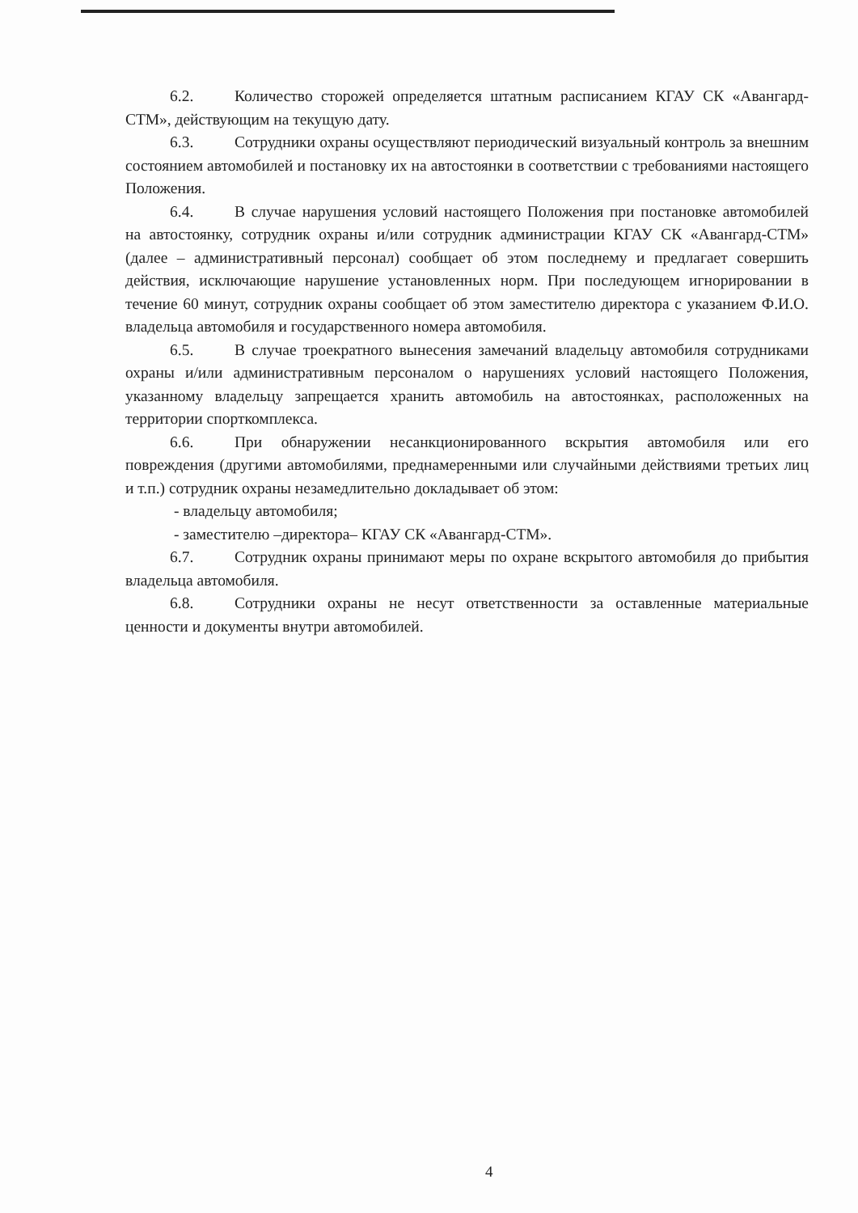6.2. Количество сторожей определяется штатным расписанием КГАУ СК «Авангард-СТМ», действующим на текущую дату.
6.3. Сотрудники охраны осуществляют периодический визуальный контроль за внешним состоянием автомобилей и постановку их на автостоянки в соответствии с требованиями настоящего Положения.
6.4. В случае нарушения условий настоящего Положения при постановке автомобилей на автостоянку, сотрудник охраны и/или сотрудник администрации КГАУ СК «Авангард-СТМ» (далее – административный персонал) сообщает об этом последнему и предлагает совершить действия, исключающие нарушение установленных норм. При последующем игнорировании в течение 60 минут, сотрудник охраны сообщает об этом заместителю директора с указанием Ф.И.О. владельца автомобиля и государственного номера автомобиля.
6.5. В случае троекратного вынесения замечаний владельцу автомобиля сотрудниками охраны и/или административным персоналом о нарушениях условий настоящего Положения, указанному владельцу запрещается хранить автомобиль на автостоянках, расположенных на территории спорткомплекса.
6.6. При обнаружении несанкционированного вскрытия автомобиля или его повреждения (другими автомобилями, преднамеренными или случайными действиями третьих лиц и т.п.) сотрудник охраны незамедлительно докладывает об этом:
- владельцу автомобиля;
- заместителю –директора– КГАУ СК «Авангард-СТМ».
6.7. Сотрудник охраны принимают меры по охране вскрытого автомобиля до прибытия владельца автомобиля.
6.8. Сотрудники охраны не несут ответственности за оставленные материальные ценности и документы внутри автомобилей.
4